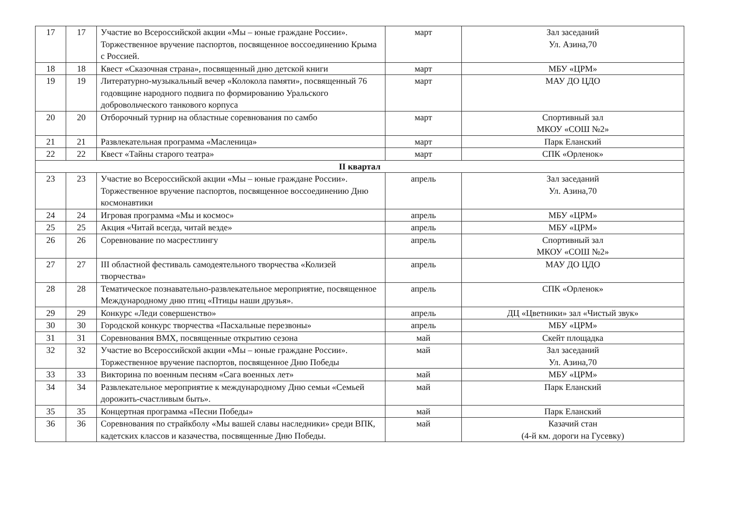| 17 | 17 | Участие во Всероссийской акции «Мы – юные граждане России». Торжественное вручение паспортов, посвященное воссоединению Крыма с Россией. | март | Зал заседаний Ул. Азина,70 |
| 18 | 18 | Квест «Сказочная страна», посвященный дню детской книги | март | МБУ «ЦРМ» |
| 19 | 19 | Литературно-музыкальный вечер «Колокола памяти», посвященный 76 годовщине народного подвига по формированию Уральского добровольческого танкового корпуса | март | МАУ ДО ЦДО |
| 20 | 20 | Отборочный турнир на областные соревнования по самбо | март | Спортивный зал МКОУ «СОШ №2» |
| 21 | 21 | Развлекательная программа «Масленица» | март | Парк Еланский |
| 22 | 22 | Квест «Тайны старого театра» | март | СПК «Орленок» |
| II квартал | | | | |
| 23 | 23 | Участие во Всероссийской акции «Мы – юные граждане России». Торжественное вручение паспортов, посвященное воссоединению Дню космонавтики | апрель | Зал заседаний Ул. Азина,70 |
| 24 | 24 | Игровая программа «Мы и космос» | апрель | МБУ «ЦРМ» |
| 25 | 25 | Акция «Читай всегда, читай везде» | апрель | МБУ «ЦРМ» |
| 26 | 26 | Соревнование по масрестлингу | апрель | Спортивный зал МКОУ «СОШ №2» |
| 27 | 27 | III областной фестиваль самодеятельного творчества «Колизей творчества» | апрель | МАУ ДО ЦДО |
| 28 | 28 | Тематическое познавательно-развлекательное мероприятие, посвященное Международному дню птиц «Птицы наши друзья». | апрель | СПК «Орленок» |
| 29 | 29 | Конкурс «Леди совершенство» | апрель | ДЦ «Цветники» зал «Чистый звук» |
| 30 | 30 | Городской конкурс творчества «Пасхальные перезвоны» | апрель | МБУ «ЦРМ» |
| 31 | 31 | Соревнования ВМХ, посвященные открытию сезона | май | Скейт площадка |
| 32 | 32 | Участие во Всероссийской акции «Мы – юные граждане России». Торжественное вручение паспортов, посвященное Дню Победы | май | Зал заседаний Ул. Азина,70 |
| 33 | 33 | Викторина по военным песням «Сага военных лет» | май | МБУ «ЦРМ» |
| 34 | 34 | Развлекательное мероприятие к международному Дню семьи «Семьей дорожить-счастливым быть». | май | Парк Еланский |
| 35 | 35 | Концертная программа «Песни Победы» | май | Парк Еланский |
| 36 | 36 | Соревнования по страйкболу «Мы вашей славы наследники» среди ВПК, кадетских классов и казачества, посвященные Дню Победы. | май | Казачий стан (4-й км. дороги на Гусевку) |